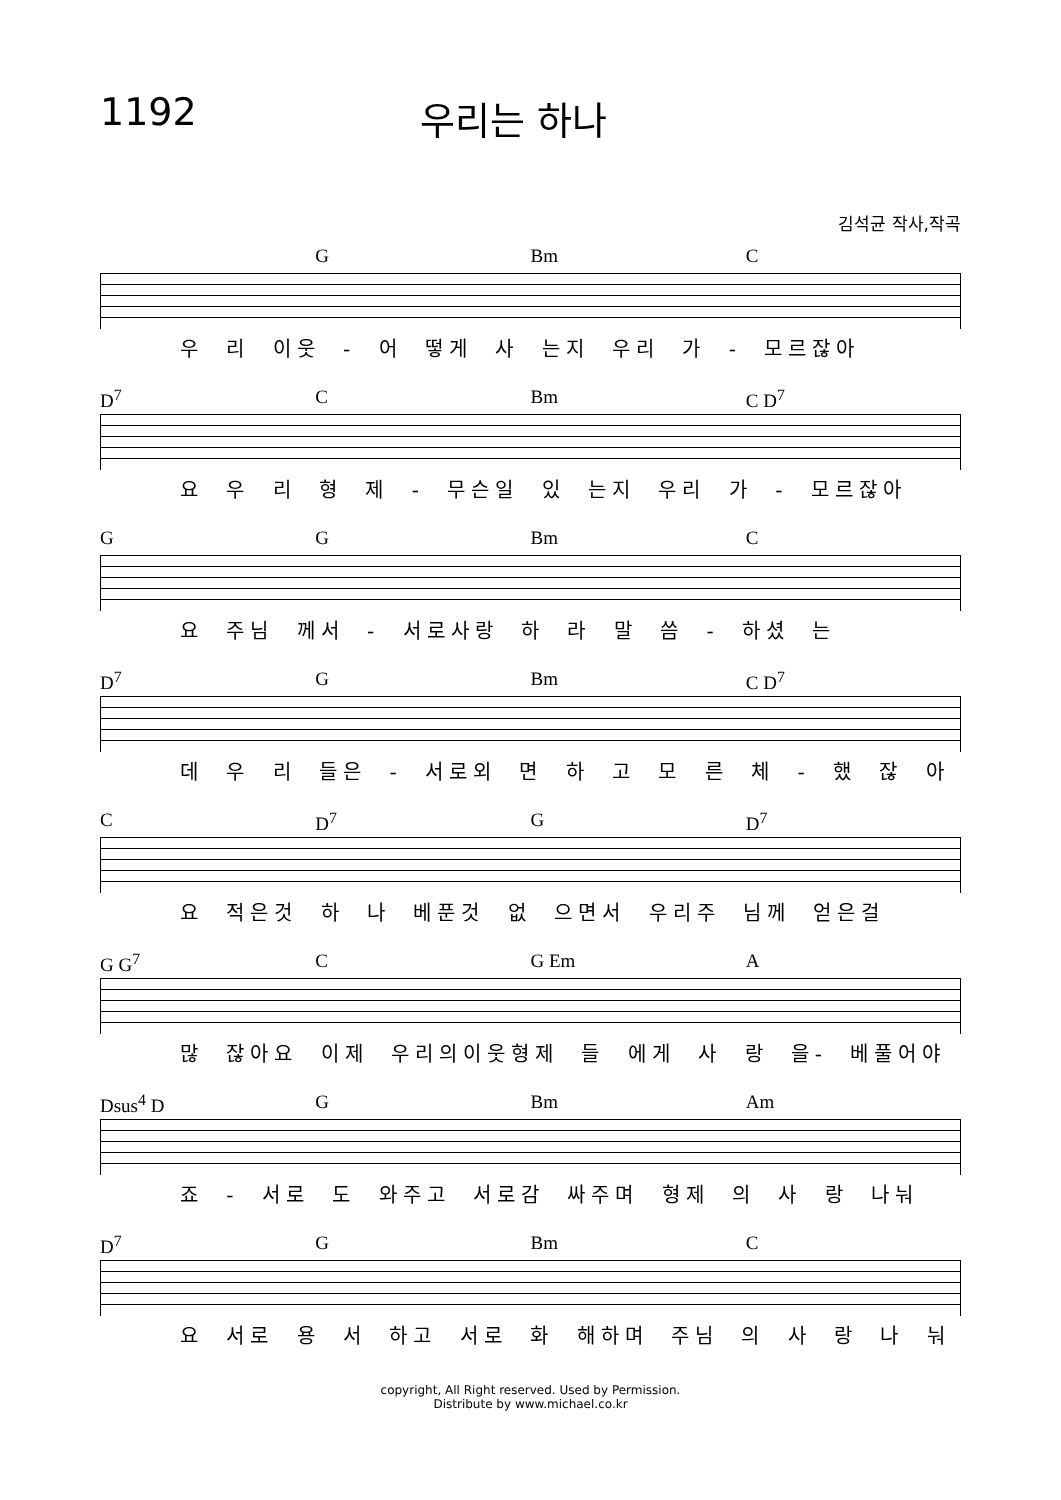1192 우리는 하나
김석균 작사,작곡
G Bm C
우 리 이웃 - 어 떻게 사 는지 우리 가 - 모르잖아
D<sup>7</sup> C Bm C D<sup>7</sup>
요 우 리 형 제 - 무슨일 있 는지 우리 가 - 모르잖아
G G Bm C
요 주님 께서 - 서로사랑 하 라 말 씀 - 하셨 는
D<sup>7</sup> G Bm C D<sup>7</sup>
데 우 리 들은 - 서로외 면 하 고 모 른 체 - 했 잖 아
C D<sup>7</sup> G D<sup>7</sup>
요 적은것 하 나 베푼것 없 으면서 우리주 님께 얻은걸
G G<sup>7</sup> C G Em A
많 잖아요 이제 우리의이웃형제 들 에게 사 랑 을- 베풀어야
Dsus<sup>4</sup> D G Bm Am
죠 - 서로 도 와주고 서로감 싸주며 형제 의 사 랑 나눠
D<sup>7</sup> G Bm C
요 서로 용 서 하고 서로 화 해하며 주님 의 사 랑 나 눠
copyright, All Right reserved. Used by Permission.
Distribute by www.michael.co.kr